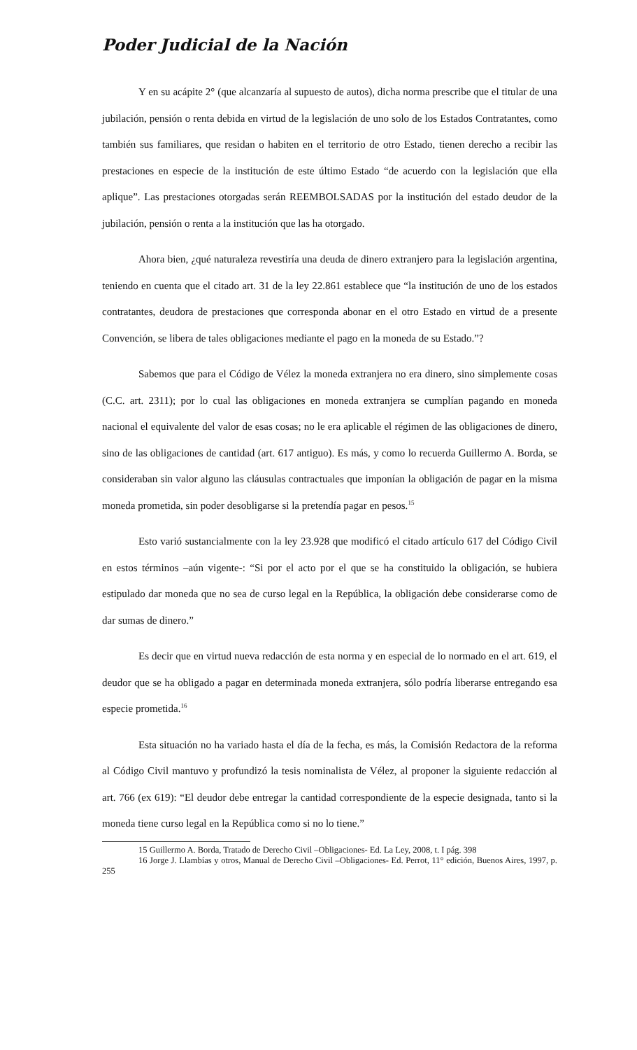Poder Judicial de la Nación
Y en su acápite 2° (que alcanzaría al supuesto de autos), dicha norma prescribe que el titular de una jubilación, pensión o renta debida en virtud de la legislación de uno solo de los Estados Contratantes, como también sus familiares, que residan o habiten en el territorio de otro Estado, tienen derecho a recibir las prestaciones en especie de la institución de este último Estado “de acuerdo con la legislación que ella aplique”. Las prestaciones otorgadas serán REEMBOLSADAS por la institución del estado deudor de la jubilación, pensión o renta a la institución que las ha otorgado.
Ahora bien, ¿qué naturaleza revestiría una deuda de dinero extranjero para la legislación argentina, teniendo en cuenta que el citado art. 31 de la ley 22.861 establece que “la institución de uno de los estados contratantes, deudora de prestaciones que corresponda abonar en el otro Estado en virtud de a presente Convención, se libera de tales obligaciones mediante el pago en la moneda de su Estado.”?
Sabemos que para el Código de Vélez la moneda extranjera no era dinero, sino simplemente cosas (C.C. art. 2311); por lo cual las obligaciones en moneda extranjera se cumplían pagando en moneda nacional el equivalente del valor de esas cosas; no le era aplicable el régimen de las obligaciones de dinero, sino de las obligaciones de cantidad (art. 617 antiguo). Es más, y como lo recuerda Guillermo A. Borda, se consideraban sin valor alguno las cláusulas contractuales que imponían la obligación de pagar en la misma moneda prometida, sin poder desobligarse si la pretendía pagar en pesos.<sup>15</sup>
Esto varió sustancialmente con la ley 23.928 que modificó el citado artículo 617 del Código Civil en estos términos –aún vigente-: “Si por el acto por el que se ha constituido la obligación, se hubiera estipulado dar moneda que no sea de curso legal en la República, la obligación debe considerarse como de dar sumas de dinero.”
Es decir que en virtud nueva redacción de esta norma y en especial de lo normado en el art. 619, el deudor que se ha obligado a pagar en determinada moneda extranjera, sólo podría liberarse entregando esa especie prometida.<sup>16</sup>
Esta situación no ha variado hasta el día de la fecha, es más, la Comisión Redactora de la reforma al Código Civil mantuvo y profundizó la tesis nominalista de Vélez, al proponer la siguiente redacción al art. 766 (ex 619): “El deudor debe entregar la cantidad correspondiente de la especie designada, tanto si la moneda tiene curso legal en la República como si no lo tiene.”
15 Guillermo A. Borda, Tratado de Derecho Civil –Obligaciones- Ed. La Ley, 2008, t. I pág. 398
16 Jorge J. Llambías y otros, Manual de Derecho Civil –Obligaciones- Ed. Perrot, 11° edición, Buenos Aires, 1997, p. 255